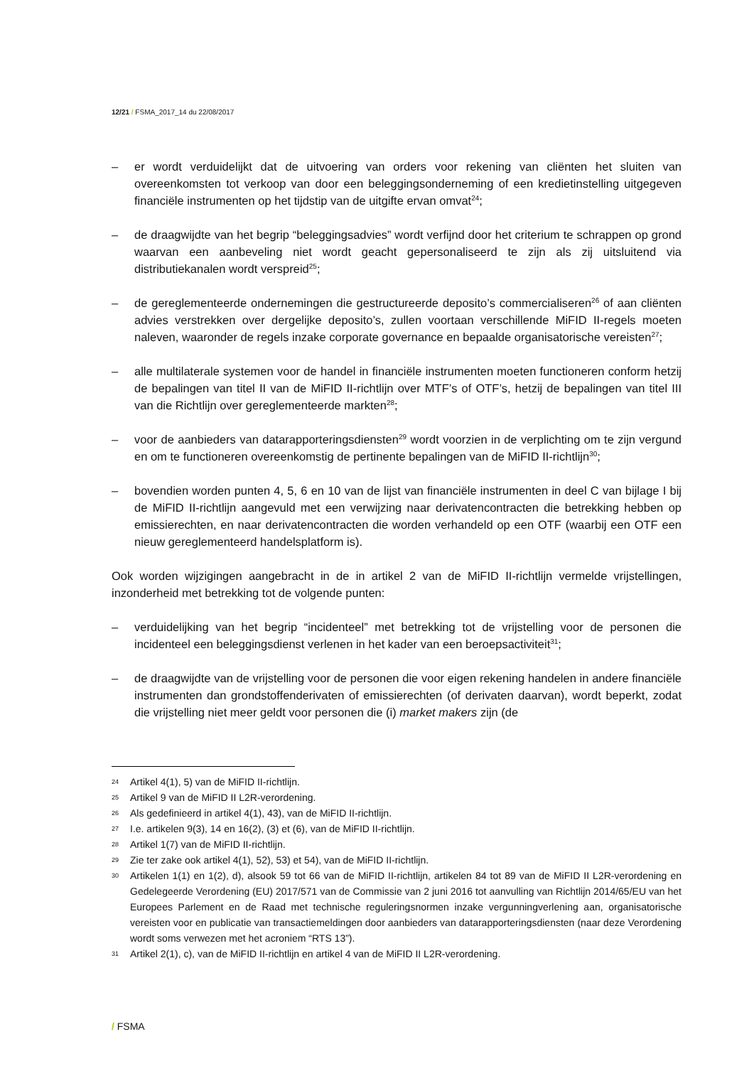12/21 / FSMA_2017_14 du 22/08/2017
– er wordt verduidelijkt dat de uitvoering van orders voor rekening van cliënten het sluiten van overeenkomsten tot verkoop van door een beleggingsonderneming of een kredietinstelling uitgegeven financiële instrumenten op het tijdstip van de uitgifte ervan omvat<sup>24</sup>;
– de draagwijdte van het begrip “beleggingsadvies” wordt verfijnd door het criterium te schrappen op grond waarvan een aanbeveling niet wordt geacht gepersonaliseerd te zijn als zij uitsluitend via distributiekanalen wordt verspreid<sup>25</sup>;
– de gereglementeerde ondernemingen die gestructureerde deposito’s commercialiseren<sup>26</sup> of aan cliënten advies verstrekken over dergelijke deposito’s, zullen voortaan verschillende MiFID II-regels moeten naleven, waaronder de regels inzake corporate governance en bepaalde organisatorische vereisten<sup>27</sup>;
– alle multilaterale systemen voor de handel in financiële instrumenten moeten functioneren conform hetzij de bepalingen van titel II van de MiFID II-richtlijn over MTF’s of OTF’s, hetzij de bepalingen van titel III van die Richtlijn over gereglementeerde markten<sup>28</sup>;
– voor de aanbieders van datarapporteringsdiensten<sup>29</sup> wordt voorzien in de verplichting om te zijn vergund en om te functioneren overeenkomstig de pertinente bepalingen van de MiFID II-richtlijn<sup>30</sup>;
– bovendien worden punten 4, 5, 6 en 10 van de lijst van financiële instrumenten in deel C van bijlage I bij de MiFID II-richtlijn aangevuld met een verwijzing naar derivatencontracten die betrekking hebben op emissierechten, en naar derivatencontracten die worden verhandeld op een OTF (waarbij een OTF een nieuw gereglementeerd handelsplatform is).
Ook worden wijzigingen aangebracht in de in artikel 2 van de MiFID II-richtlijn vermelde vrijstellingen, inzonderheid met betrekking tot de volgende punten:
– verduidelijking van het begrip “incidenteel” met betrekking tot de vrijstelling voor de personen die incidenteel een beleggingsdienst verlenen in het kader van een beroepsactiviteit<sup>31</sup>;
– de draagwijdte van de vrijstelling voor de personen die voor eigen rekening handelen in andere financiële instrumenten dan grondstoffenderivaten of emissierechten (of derivaten daarvan), wordt beperkt, zodat die vrijstelling niet meer geldt voor personen die (i) market makers zijn (de
24 Artikel 4(1), 5) van de MiFID II-richtlijn.
25 Artikel 9 van de MiFID II L2R-verordening.
26 Als gedefinieerd in artikel 4(1), 43), van de MiFID II-richtlijn.
27 I.e. artikelen 9(3), 14 en 16(2), (3) et (6), van de MiFID II-richtlijn.
28 Artikel 1(7) van de MiFID II-richtlijn.
29 Zie ter zake ook artikel 4(1), 52), 53) et 54), van de MiFID II-richtlijn.
30 Artikelen 1(1) en 1(2), d), alsook 59 tot 66 van de MiFID II-richtlijn, artikelen 84 tot 89 van de MiFID II L2R-verordening en Gedelegeerde Verordening (EU) 2017/571 van de Commissie van 2 juni 2016 tot aanvulling van Richtlijn 2014/65/EU van het Europees Parlement en de Raad met technische reguleringsnormen inzake vergunningverlening aan, organisatorische vereisten voor en publicatie van transactiemeldingen door aanbieders van datarapporteringsdiensten (naar deze Verordening wordt soms verwezen met het acroniem “RTS 13”).
31 Artikel 2(1), c), van de MiFID II-richtlijn en artikel 4 van de MiFID II L2R-verordening.
/ FSMA